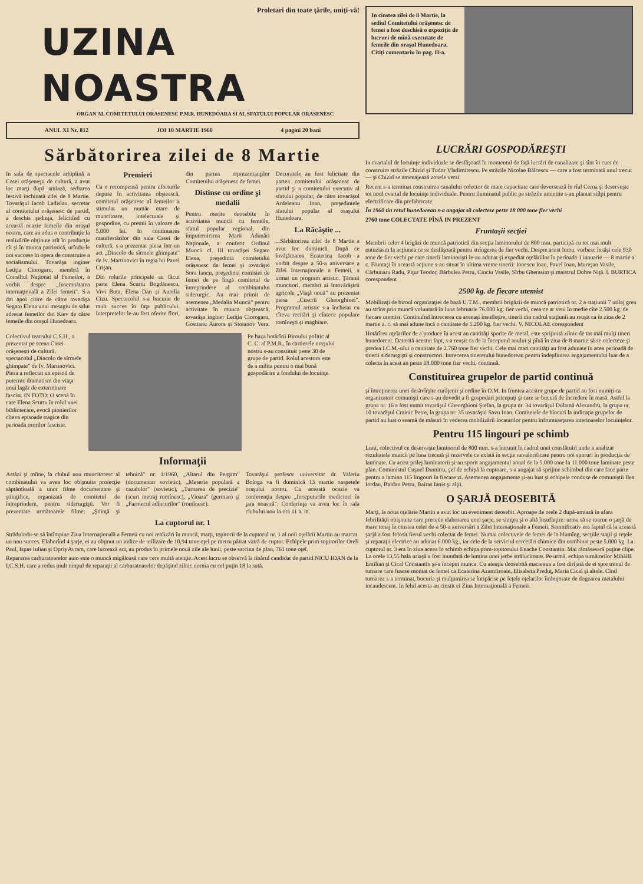Proletari din toate ţările, uniţi-vă!
UZINA NOASTRA
ORGAN AL COMITETULUI ORASENESC P.M.R. HUNEDOARA SI AL SFATULUI POPULAR ORASENESC
ANUL XI Nr. 812 JOI 10 MARTIE 1960 4 pagini 20 bani
In cinstea zilei de 8 Martie, la sediul Comitetului orăşenesc de femei a fost deschisă o expoziţie de lucruri de mînă executate de femeile din oraşul Hunedoara. Citiţi comentariu în pag. II-a.
Sărbătorirea zilei de 8 Martie
In sala de spectacole arhiplină a Casei orăşeneşti de cultură, a avut loc marţi după amiază, serbarea festivă închinată zilei de 8 Martie. Tovarăşul Iacob Ladislau, secretar al comitetului orăşenesc de partid, a deschis şedinţa, felicitînd cu această ocazie femeile din oraşul nostru, care au adus o contribuţie la realizările obţinute atît în producţie cît şi în munca patriotică, urîndu-le noi succese în opera de construire a socialismului. Tovarăşa inginer Letiţia Ciorogaru, membră în Consiliul Naţional al Femeilor, a vorbit despre „Insemnătatea internaţională a Zilei femeii". S-a dat apoi citire de către tovarăşa Segato Elena unui mesagiu de salut adresat femeilor din Kiev de către femeile din oraşul Hunedoara.
Premieri
Ca o recompensă pentru eforturile depuse în activitatea obştească, comitetul orăşenesc al femeilor a stimulat un număr mare de muncitoare, intelectuale şi gospodine, cu premii în valoare de 5.000 lei. In continuarea manifestărilor din sala Casei de cultură, s-a prezentat piesa într-un act „Dincolo de sîrmele ghimpate" de Iv. Martinovici în regia lui Pavel Crişan.
Din rolurile principale au făcut parte Elena Scurtu Bogdănescu, Vivi Buta, Elena Dan şi Aurelia Cizu. Spectacolul s-a bucurat de mult succes în faţa publicului. Interpretelor le-au fost oferite flori, din partea reprezentanţilor Comitetului orăşenesc de femei.
Distinse cu ordine şi medalii
Pentru merite deosebite în activitatea muncii cu femeile, sfatul popular regional, din împuternicirea Marii Adunări Naţionale, a conferit Ordinul Muncii cl. III tovarăşei Segato Elena, preşedinta comitetului orăşenesc de femei şi tovarăşei Sora Iancu, preşedinta comisiei de femei de pe lîngă comitetul de întreprindere al combinatului siderurgic. Au mai primit de asemenea „Medalia Muncii" pentru activitate în munca obştească, tovarăşa inginer Letiţia Ciorogaru, Gostianu Aurora şi Stoianov Vera. Decoratele au fost felicitate din partea comitetului orăşenesc de partid şi a comitetului executiv al sfatului popular, de către tovarăşul Ardeleanu Ioan, preşedintele sfatului popular al oraşului Hunedoara.
La Răcăştie ...
...Sărbătorirea zilei de 8 Martie a avut loc duminică. După ce învăţătoarea Ecaterina Iacob a vorbit despre a 50-a aniversare a Zilei Internaţionale a Femeii, a urmat un program artistic. Ţăranii muncitori, membri ai întovărăşirii agricole „Viaţă nouă" au prezentat piesa „Cuscrii Gheorghinei". Programul artistic s-a încheiat cu cîteva recitări şi cîntece populare romîneşti şi maghiare.
Colectivul teatrului C.S.H., a prezentat pe scena Casei orăşeneşti de cultură, spectacolul „Dincolo de sîrmele ghimpate" de Iv. Martinovici. Piesa a reflectat un episod de puternic dramatism din viaţa unui lagăr de exterminare fascist. IN FOTO: O scenă în care Elena Scurtu în rolul unei bibliotecare, evocă pionierilor cîteva episoade tragice din perioada ororilor fasciste.
Pe baza hotărîrii Biroului politic al C. C. al P.M.R., în cartierele oraşului nostru s-au constituit peste 30 de grupe de partid. Rolul acestora este de a milita pentru o mai bună gospodărire a fondului de locuinţe
Informaţii
Astăzi şi mîine, la clubul nou muncitoresc al combinatului va avea loc obişnuita proiecţie săptămînală a unor filme documentare şi ştiinţifice, organizată de comitetul de întreprindere, pentru siderurgişti. Vor fi prezentate următoarele filme: „Ştiinţă şi tehnică" nr. 1/1960, „Altarul din Pergam" (documentar sovietic), „Meseria populară a cazahilor" (sovietic), „Turnarea de precizie" (scurt metraj romînesc), „Vioara" (german) şi „Farmecul adîncurilor" (romînesc).
Tovarăşul profesor universitar dr. Valeriu Bologa va fi duminică 13 martie oaspetele oraşului nostru. Cu această ocazie va conferenţia despre „Inceputurile medicinei în ţara noastră". Conferinţa va avea loc în sala clubului nou la ora 11 a. m.
La cuptorul nr. 1
Străduindu-se să întîmpine Ziua Internaţională a Femeii cu noi realizări în muncă, marţi, topitorii de la cuptorul nr. 1 al noii oţelării Martin au marcat un nou succes. Elaborînd 4 şarje, ei au obţinut un indice de utilizare de 10,94 tone oţel pe metru pătrat vatră de cuptor. Echipele prim-topitorilor Oreli Paul, Ispas Iulian şi Opriş Avram, care lucrează aci, au produs în primele nouă zile ale lunii, peste sarcina de plan, 761 tone oţel.
Repararea carburatoarelor auto este o muncă migăloasă care cere multă atenţie. Acest lucru se observă la tînărul candidat de partid NICU IOAN de la I.C.S.H. care a redus mult timpul de reparaţii al carburatoarelor depăşind zilnic norma cu cel puţin 18 la sută.
LUCRĂRI GOSPODĂREŞTI
In cvartalul de locuinţe individuale se desfăşoară în momentul de faţă lucrări de canalizare şi sînt în curs de construire străzile Chizid şi Tudor Vladimirescu. Pe străzile Nicolae Bălcescu — care a fost terminată anul trecut — şi Chizid se amenajează zonele verzi.
Recent s-a terminat construirea canalului colector de mare capacitate care deversează în rîul Cerna şi deserveşte tot noul cvartal de locuinţe individuale. Pentru iluminatul public pe străzile amintite s-au plantat stîlpi pentru electrificare din prefabricate.
În 1960 tin retul hunedorean s-a angajat să colecteze peste 18 000 tone fier vechi
2760 tone COLECTATE PÎNĂ IN PREZENT
Fruntaşii secţiei
Membrii celor 4 brigăzi de muncă patriotică din secţia laminorului de 800 mm. participă cu tot mai mult entuziasm la acţiunea ce se desfăşoară pentru strîngerea de fier vechi. Despre acest lucru, vorbesc însăşi cele 930 tone de fier vechi pe care tinerii laminorişti le-au adunat şi expediat oţelăriilor în perioada 1 ianuarie — 8 martie a. c. Fruntaşi în această acţiune s-au situat în ultima vreme tinerii: Ionescu Ioan, Pavel Ioan, Mureşan Vasile, Cărbunaru Radu, Piţur Teodor, Bărbulea Petru, Cinciu Vasile, Sîrbu Gherasim şi maistrul Dobre Niţă. I. BURTICA corespondent
2500 kg. de fiecare utemist
Mobilizaţi de biroul organizaţiei de bază U.T.M., membrii brigăzii de muncă patriotică nr. 2 a staţiunii 7 utilaj greu au strîns prin muncă voluntară în luna februarie 76.000 kg. fier vechi, ceea ce ar veni în medie cîte 2.500 kg. de fiecare utemist. Continuînd întrecerea cu aceeaşi însufleţire, tinerii din cadrul staţiunii au reuşit ca în ziua de 2 martie a. c. să mai adune încă o cantitate de 5.200 kg. fier vechi. V. NICOLAE corespondent
Hotărîrea oţelarilor de a produce în acest an cantităţi sporite de metal, este sprijinită zilnic de tot mai mulţi tineri hunedoreni. Datorită acestui fapt, s-a reuşit ca de la începutul anului şi pînă în ziua de 8 martie să se colecteze şi predea I.C.M.-ului o cantitate de 2.760 tone fier vechi. Cele mai mari cantităţi au fost adunate în acea perioadă de tinerii siderurgişti şi constructori. Intrecerea tineretului hunedorean pentru îndeplinirea angajamentului luat de a colecta în acest an peste 18.000 tone fier vechi, continuă.
Constituirea grupelor de partid continuă
şi întreţinerea unei desăvîrşite curăţenii şi ordine în O.M. In fruntea acestor grupe de partid au fost numiţi ca organizatori comunişti care s-au dovedit a fi gospodari pricepuţi şi care se bucură de încredere în masă. Astfel la grupa nr. 16 a fost numit tovarăşul Gheorghioni Ştefan, la grupa nr. 34 tovarăşul Dulamă Alexandru, la grupa nr. 10 tovarăşul Crainic Petre, la grupa nr. 35 tovarăşul Savu Ioan. Comitetele de blocuri la indicaţia grupelor de partid au luat o seamă de măsuri în vederea mobilizării locatarilor pentru înfrumuseţarea interioarelor locuinţelor.
Pentru 115 lingouri pe schimb
Luni, colectivul ce deserveşte laminorul de 800 mm. s-a întrunit în cadrul unei consfătuiri unde a analizat rezultatele muncii pe luna trecută şi rezervele ce există în secţie nevalorificate pentru noi sporuri în producţia de laminate. Cu acest prilej laminatorii şi-au sporit angajamentul anual de la 5.000 tone la 11.000 tone laminate peste plan. Comunistul Cuşnel Dumitru, şef de echipă la cuptoare, s-a angajat să sprijine schimbul din care face parte pentru a lamina 115 lingouri în fiecare zi. Asemenea angajamente şi-au luat şi echipele conduse de comuniştii Ilea Iordan, Baidan Petru, Bairas Ianis şi alţii.
O ŞARJĂ DEOSEBITĂ
Marţi, la noua oţelărie Martin a avut loc un eveniment deosebit. Aproape de orele 2 după-amiază în afara febrilităţii obişnuite care precede elaborarea unei şarje, se simţea şi o altă însufleţire: urma să se toarne o şarjă de mare tonaj în cinstea celei de-a 50-a aniversări a Zilei Internaţionale a Femeii. Semnificativ era faptul că la această şarjă a fost folosit fierul vechi colectat de femei. Numai colectivele de femei de la blumîng, secţiile staţii şi reţele şi reparaţii electrice au adunat 6.000 kg., iar cele de la serviciul cercetări chimice din combinat peste 5.000 kg. La cuptorul nr. 3 era în ziua aceea în schimb echipa prim-topitorului Enache Constantin. Mai rămăseseră puţine clipe. La orele 13,55 hala uriaşă a fost inundată de lumina unei jerbe strălucitoare. Pe urmă, echipa turnătorilor Mihăilă Emilian şi Cical Constantin şi-a început munca. Cu atenţie deosebită macaraua a fost dirijată de ei spre trenul de turnare care fusese montat de femei ca Ecaterina Azamfiroaie, Elisabeta Preduţ, Maria Cical şi altele. Cînd turnarea s-a terminat, bucuria şi mulţumirea se întipărise pe feţele oţelarilor îmbujorate de dogoarea metalului incandescent. In felul acesta au cinstit ei Ziua Internaţională a Femeii.